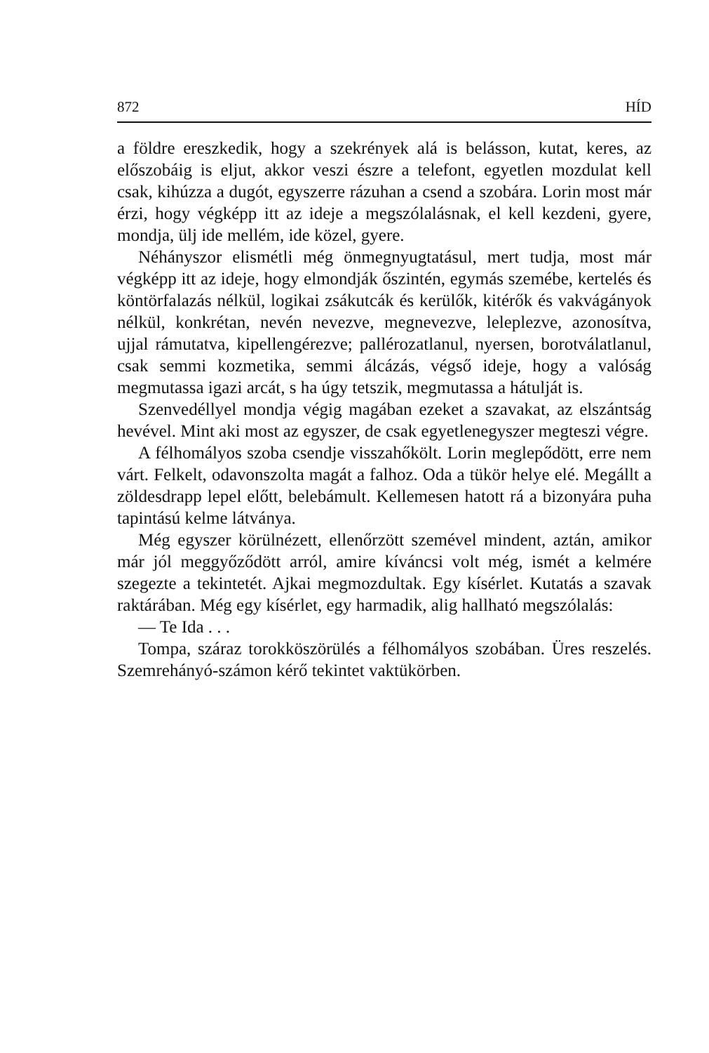872 HÍD
a földre ereszkedik, hogy a szekrények alá is belásson, kutat, keres, az előszobáig is eljut, akkor veszi észre a telefont, egyetlen mozdulat kell csak, kihúzza a dugót, egyszerre rázuhan a csend a szobára. Lorin most már érzi, hogy végképp itt az ideje a megszólalásnak, el kell kezdeni, gyere, mondja, ülj ide mellém, ide közel, gyere.
Néhányszor elismétli még önmegnyugtatásul, mert tudja, most már végképp itt az ideje, hogy elmondják őszintén, egymás szemébe, kertelés és köntörfalazás nélkül, logikai zsákutcák és kerülők, kitérők és vakvágányok nélkül, konkrétan, nevén nevezve, megnevezve, leleplezve, azonosítva, ujjal rámutatva, kipellengérezve; pallérozatlanul, nyersen, borotválatlanul, csak semmi kozmetika, semmi álcázás, végső ideje, hogy a valóság megmutassa igazi arcát, s ha úgy tetszik, megmutassa a hátulját is.
Szenvedéllyel mondja végig magában ezeket a szavakat, az elszántság hevével. Mint aki most az egyszer, de csak egyetlenegyszer megteszi végre.
A félhomályos szoba csendje visszahőkölt. Lorin meglepődött, erre nem várt. Felkelt, odavonszolta magát a falhoz. Oda a tükör helye elé. Megállt a zöldesdrapp lepel előtt, belebámult. Kellemesen hatott rá a bizonyára puha tapintású kelme látványa.
Még egyszer körülnézett, ellenőrzött szemével mindent, aztán, amikor már jól meggyőződött arról, amire kíváncsi volt még, ismét a kelmére szegezte a tekintetét. Ajkai megmozdultak. Egy kísérlet. Kutatás a szavak raktárában. Még egy kísérlet, egy harmadik, alig hallható megszólalás:
— Te Ida . . .
Tompa, száraz torokköszörülés a félhomályos szobában. Üres reszelés. Szemrehányó-számon kérő tekintet vaktükörben.